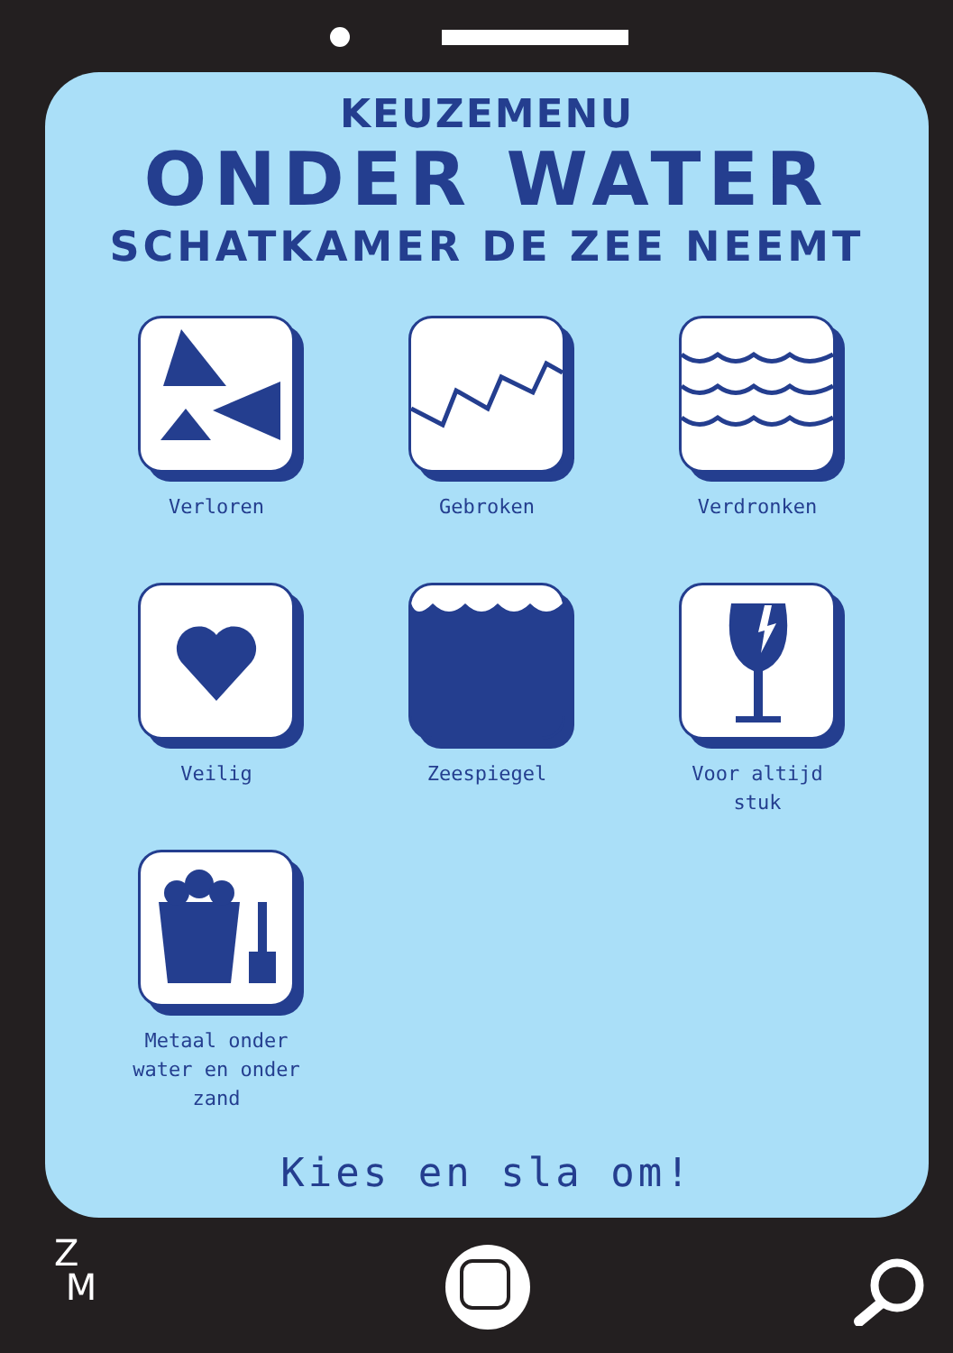KEUZEMENU
ONDER WATER
SCHATKAMER DE ZEE NEEMT
Verloren
Gebroken
Verdronken
Veilig
Zeespiegel
Voor altijd
stuk
Metaal onder
water en onder
zand
Kies en sla om!
Z
M